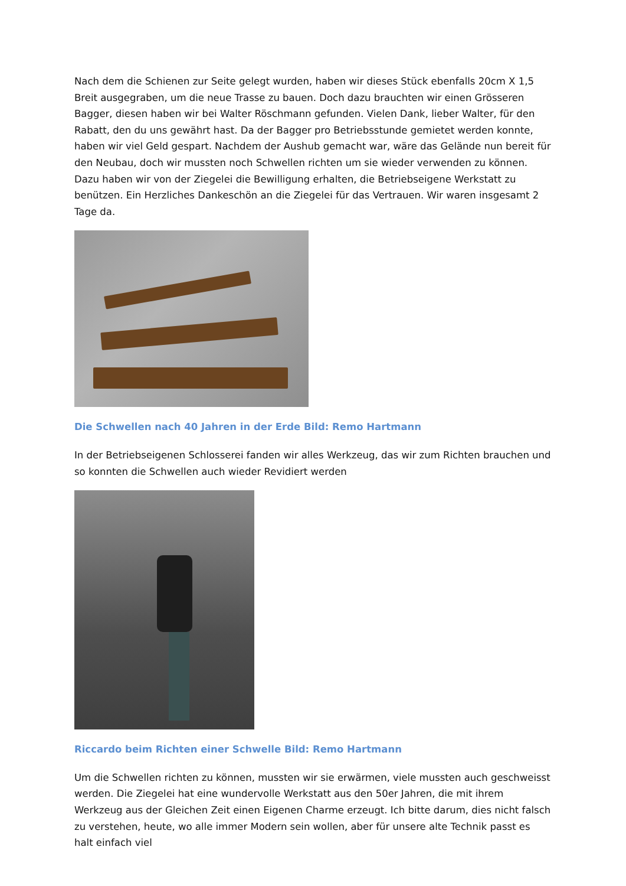Nach dem die Schienen zur Seite gelegt wurden, haben wir dieses Stück ebenfalls 20cm X 1,5 Breit ausgegraben, um die neue Trasse zu bauen. Doch dazu brauchten wir einen Grösseren Bagger, diesen haben wir bei Walter Röschmann gefunden. Vielen Dank, lieber Walter, für den Rabatt, den du uns gewährt hast. Da der Bagger pro Betriebsstunde gemietet werden konnte, haben wir viel Geld gespart. Nachdem der Aushub gemacht war, wäre das Gelände nun bereit für den Neubau, doch wir mussten noch Schwellen richten um sie wieder verwenden zu können. Dazu haben wir von der Ziegelei die Bewilligung erhalten, die Betriebseigene Werkstatt zu benützen. Ein Herzliches Dankeschön an die Ziegelei für das Vertrauen. Wir waren insgesamt 2 Tage da.
Die Schwellen nach 40 Jahren in der Erde Bild: Remo Hartmann
In der Betriebseigenen Schlosserei fanden wir alles Werkzeug, das wir zum Richten brauchen und so konnten die Schwellen auch wieder Revidiert werden
Riccardo beim Richten einer Schwelle Bild: Remo Hartmann
Um die Schwellen richten zu können, mussten wir sie erwärmen, viele mussten auch geschweisst werden. Die Ziegelei hat eine wundervolle Werkstatt aus den 50er Jahren, die mit ihrem Werkzeug aus der Gleichen Zeit einen Eigenen Charme erzeugt. Ich bitte darum, dies nicht falsch zu verstehen, heute, wo alle immer Modern sein wollen, aber für unsere alte Technik passt es halt einfach viel